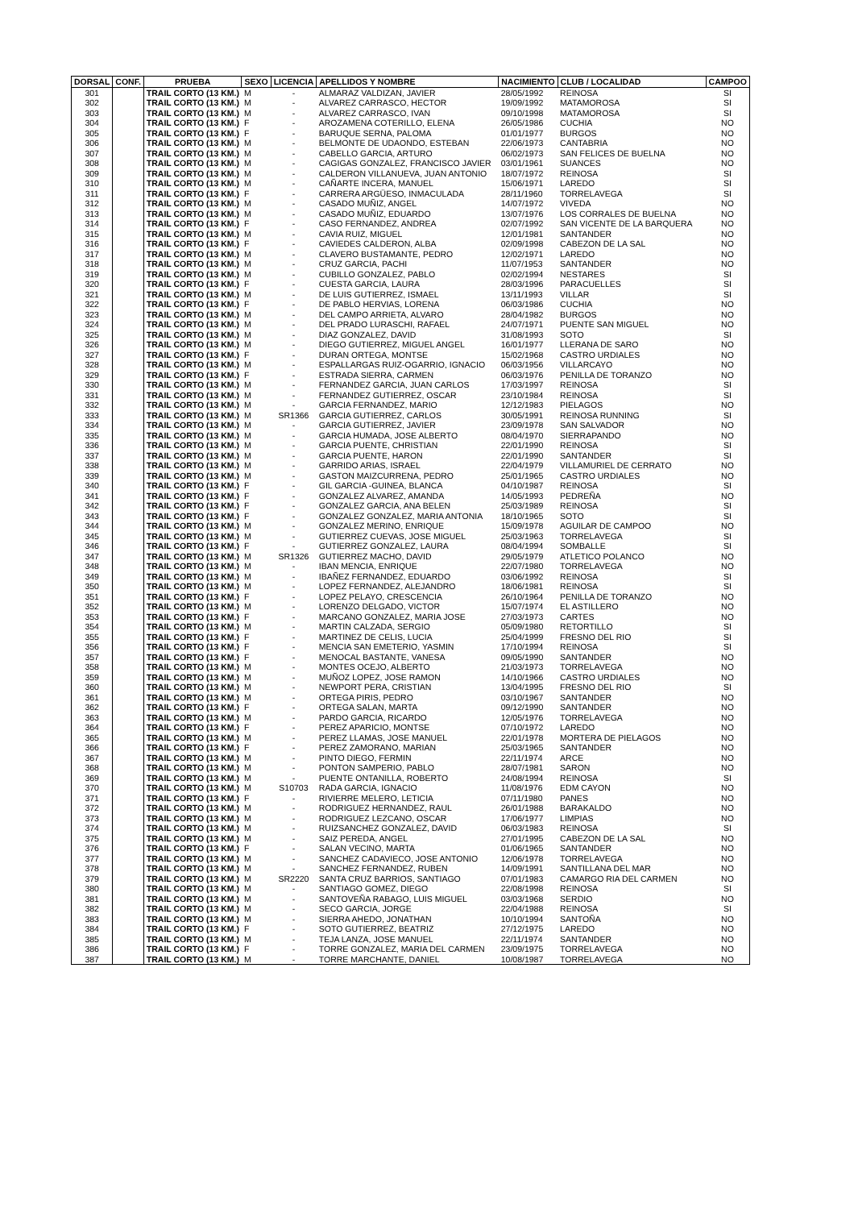| DORSAL | CONF. | PRUEBA | SEXO | LICENCIA | APELLIDOS Y NOMBRE | NACIMIENTO | CLUB / LOCALIDAD | CAMPOO |
| --- | --- | --- | --- | --- | --- | --- | --- | --- |
| 301 | | TRAIL CORTO (13 KM.) | M | - | ALMARAZ VALDIZAN, JAVIER | 28/05/1992 | REINOSA | SI |
| 302 | | TRAIL CORTO (13 KM.) | M | - | ALVAREZ CARRASCO, HECTOR | 19/09/1992 | MATAMOROSA | SI |
| 303 | | TRAIL CORTO (13 KM.) | M | - | ALVAREZ CARRASCO, IVAN | 09/10/1998 | MATAMOROSA | SI |
| 304 | | TRAIL CORTO (13 KM.) | F | - | AROZAMENA COTERILLO, ELENA | 26/05/1986 | CUCHIA | NO |
| 305 | | TRAIL CORTO (13 KM.) | F | - | BARUQUE SERNA, PALOMA | 01/01/1977 | BURGOS | NO |
| 306 | | TRAIL CORTO (13 KM.) | M | - | BELMONTE DE UDAONDO, ESTEBAN | 22/06/1973 | CANTABRIA | NO |
| 307 | | TRAIL CORTO (13 KM.) | M | - | CABELLO GARCIA, ARTURO | 06/02/1973 | SAN FELICES DE BUELNA | NO |
| 308 | | TRAIL CORTO (13 KM.) | M | - | CAGIGAS GONZALEZ, FRANCISCO JAVIER | 03/01/1961 | SUANCES | NO |
| 309 | | TRAIL CORTO (13 KM.) | M | - | CALDERON VILLANUEVA, JUAN ANTONIO | 18/07/1972 | REINOSA | SI |
| 310 | | TRAIL CORTO (13 KM.) | M | - | CAÑARTE INCERA, MANUEL | 15/06/1971 | LAREDO | SI |
| 311 | | TRAIL CORTO (13 KM.) | F | - | CARRERA ARGÜESO, INMACULADA | 28/11/1960 | TORRELAVEGA | SI |
| 312 | | TRAIL CORTO (13 KM.) | M | - | CASADO MUÑIZ, ANGEL | 14/07/1972 | VIVEDA | NO |
| 313 | | TRAIL CORTO (13 KM.) | M | - | CASADO MUÑIZ, EDUARDO | 13/07/1976 | LOS CORRALES DE BUELNA | NO |
| 314 | | TRAIL CORTO (13 KM.) | F | - | CASO FERNANDEZ, ANDREA | 02/07/1992 | SAN VICENTE DE LA BARQUERA | NO |
| 315 | | TRAIL CORTO (13 KM.) | M | - | CAVIA RUIZ, MIGUEL | 12/01/1981 | SANTANDER | NO |
| 316 | | TRAIL CORTO (13 KM.) | F | - | CAVIEDES CALDERON, ALBA | 02/09/1998 | CABEZON DE LA SAL | NO |
| 317 | | TRAIL CORTO (13 KM.) | M | - | CLAVERO BUSTAMANTE, PEDRO | 12/02/1971 | LAREDO | NO |
| 318 | | TRAIL CORTO (13 KM.) | M | - | CRUZ GARCIA, PACHI | 11/07/1953 | SANTANDER | NO |
| 319 | | TRAIL CORTO (13 KM.) | M | - | CUBILLO GONZALEZ, PABLO | 02/02/1994 | NESTARES | SI |
| 320 | | TRAIL CORTO (13 KM.) | F | - | CUESTA GARCIA, LAURA | 28/03/1996 | PARACUELLES | SI |
| 321 | | TRAIL CORTO (13 KM.) | M | - | DE LUIS GUTIERREZ, ISMAEL | 13/11/1993 | VILLAR | SI |
| 322 | | TRAIL CORTO (13 KM.) | F | - | DE PABLO HERVIAS, LORENA | 06/03/1986 | CUCHIA | NO |
| 323 | | TRAIL CORTO (13 KM.) | M | - | DEL CAMPO ARRIETA, ALVARO | 28/04/1982 | BURGOS | NO |
| 324 | | TRAIL CORTO (13 KM.) | M | - | DEL PRADO LURASCHI, RAFAEL | 24/07/1971 | PUENTE SAN MIGUEL | NO |
| 325 | | TRAIL CORTO (13 KM.) | M | - | DIAZ GONZALEZ, DAVID | 31/08/1993 | SOTO | SI |
| 326 | | TRAIL CORTO (13 KM.) | M | - | DIEGO GUTIERREZ, MIGUEL ANGEL | 16/01/1977 | LLERANA DE SARO | NO |
| 327 | | TRAIL CORTO (13 KM.) | F | - | DURAN ORTEGA, MONTSE | 15/02/1968 | CASTRO URDIALES | NO |
| 328 | | TRAIL CORTO (13 KM.) | M | - | ESPALLARGAS RUIZ-OGARRIO, IGNACIO | 06/03/1956 | VILLARCAYO | NO |
| 329 | | TRAIL CORTO (13 KM.) | F | - | ESTRADA SIERRA, CARMEN | 06/03/1976 | PENILLA DE TORANZO | NO |
| 330 | | TRAIL CORTO (13 KM.) | M | - | FERNANDEZ GARCIA, JUAN CARLOS | 17/03/1997 | REINOSA | SI |
| 331 | | TRAIL CORTO (13 KM.) | M | - | FERNANDEZ GUTIERREZ, OSCAR | 23/10/1984 | REINOSA | SI |
| 332 | | TRAIL CORTO (13 KM.) | M | - | GARCIA FERNANDEZ, MARIO | 12/12/1983 | PIELAGOS | NO |
| 333 | | TRAIL CORTO (13 KM.) | M | SR1366 | GARCIA GUTIERREZ, CARLOS | 30/05/1991 | REINOSA RUNNING | SI |
| 334 | | TRAIL CORTO (13 KM.) | M | - | GARCIA GUTIERREZ, JAVIER | 23/09/1978 | SAN SALVADOR | NO |
| 335 | | TRAIL CORTO (13 KM.) | M | - | GARCIA HUMADA, JOSE ALBERTO | 08/04/1970 | SIERRAPANDO | NO |
| 336 | | TRAIL CORTO (13 KM.) | M | - | GARCIA PUENTE, CHRISTIAN | 22/01/1990 | REINOSA | SI |
| 337 | | TRAIL CORTO (13 KM.) | M | - | GARCIA PUENTE, HARON | 22/01/1990 | SANTANDER | SI |
| 338 | | TRAIL CORTO (13 KM.) | M | - | GARRIDO ARIAS, ISRAEL | 22/04/1979 | VILLAMURIEL DE CERRATO | NO |
| 339 | | TRAIL CORTO (13 KM.) | M | - | GASTON MAIZCURRENA, PEDRO | 25/01/1965 | CASTRO URDIALES | NO |
| 340 | | TRAIL CORTO (13 KM.) | F | - | GIL GARCIA -GUINEA, BLANCA | 04/10/1987 | REINOSA | SI |
| 341 | | TRAIL CORTO (13 KM.) | F | - | GONZALEZ ALVAREZ, AMANDA | 14/05/1993 | PEDREÑA | NO |
| 342 | | TRAIL CORTO (13 KM.) | F | - | GONZALEZ GARCIA, ANA BELEN | 25/03/1989 | REINOSA | SI |
| 343 | | TRAIL CORTO (13 KM.) | F | - | GONZALEZ GONZALEZ, MARIA ANTONIA | 18/10/1965 | SOTO | SI |
| 344 | | TRAIL CORTO (13 KM.) | M | - | GONZALEZ MERINO, ENRIQUE | 15/09/1978 | AGUILAR DE CAMPOO | NO |
| 345 | | TRAIL CORTO (13 KM.) | M | - | GUTIERREZ CUEVAS, JOSE MIGUEL | 25/03/1963 | TORRELAVEGA | SI |
| 346 | | TRAIL CORTO (13 KM.) | F | - | GUTIERREZ GONZALEZ, LAURA | 08/04/1994 | SOMBALLE | SI |
| 347 | | TRAIL CORTO (13 KM.) | M | SR1326 | GUTIERREZ MACHO, DAVID | 29/05/1979 | ATLETICO POLANCO | NO |
| 348 | | TRAIL CORTO (13 KM.) | M | - | IBAN MENCIA, ENRIQUE | 22/07/1980 | TORRELAVEGA | NO |
| 349 | | TRAIL CORTO (13 KM.) | M | - | IBAÑEZ FERNANDEZ, EDUARDO | 03/06/1992 | REINOSA | SI |
| 350 | | TRAIL CORTO (13 KM.) | M | - | LOPEZ FERNANDEZ, ALEJANDRO | 18/06/1981 | REINOSA | SI |
| 351 | | TRAIL CORTO (13 KM.) | F | - | LOPEZ PELAYO, CRESCENCIA | 26/10/1964 | PENILLA DE TORANZO | NO |
| 352 | | TRAIL CORTO (13 KM.) | M | - | LORENZO DELGADO, VICTOR | 15/07/1974 | EL ASTILLERO | NO |
| 353 | | TRAIL CORTO (13 KM.) | F | - | MARCANO GONZALEZ, MARIA JOSE | 27/03/1973 | CARTES | NO |
| 354 | | TRAIL CORTO (13 KM.) | M | - | MARTIN CALZADA, SERGIO | 05/09/1980 | RETORTILLO | SI |
| 355 | | TRAIL CORTO (13 KM.) | F | - | MARTINEZ DE CELIS, LUCIA | 25/04/1999 | FRESNO DEL RIO | SI |
| 356 | | TRAIL CORTO (13 KM.) | F | - | MENCIA SAN EMETERIO, YASMIN | 17/10/1994 | REINOSA | SI |
| 357 | | TRAIL CORTO (13 KM.) | F | - | MENOCAL BASTANTE, VANESA | 09/05/1990 | SANTANDER | NO |
| 358 | | TRAIL CORTO (13 KM.) | M | - | MONTES OCEJO, ALBERTO | 21/03/1973 | TORRELAVEGA | NO |
| 359 | | TRAIL CORTO (13 KM.) | M | - | MUÑOZ LOPEZ, JOSE RAMON | 14/10/1966 | CASTRO URDIALES | NO |
| 360 | | TRAIL CORTO (13 KM.) | M | - | NEWPORT PERA, CRISTIAN | 13/04/1995 | FRESNO DEL RIO | SI |
| 361 | | TRAIL CORTO (13 KM.) | M | - | ORTEGA PIRIS, PEDRO | 03/10/1967 | SANTANDER | NO |
| 362 | | TRAIL CORTO (13 KM.) | F | - | ORTEGA SALAN, MARTA | 09/12/1990 | SANTANDER | NO |
| 363 | | TRAIL CORTO (13 KM.) | M | - | PARDO GARCIA, RICARDO | 12/05/1976 | TORRELAVEGA | NO |
| 364 | | TRAIL CORTO (13 KM.) | F | - | PEREZ APARICIO, MONTSE | 07/10/1972 | LAREDO | NO |
| 365 | | TRAIL CORTO (13 KM.) | M | - | PEREZ LLAMAS, JOSE MANUEL | 22/01/1978 | MORTERA DE PIELAGOS | NO |
| 366 | | TRAIL CORTO (13 KM.) | F | - | PEREZ ZAMORANO, MARIAN | 25/03/1965 | SANTANDER | NO |
| 367 | | TRAIL CORTO (13 KM.) | M | - | PINTO DIEGO, FERMIN | 22/11/1974 | ARCE | NO |
| 368 | | TRAIL CORTO (13 KM.) | M | - | PONTON SAMPERIO, PABLO | 28/07/1981 | SARON | NO |
| 369 | | TRAIL CORTO (13 KM.) | M | - | PUENTE ONTANILLA, ROBERTO | 24/08/1994 | REINOSA | SI |
| 370 | | TRAIL CORTO (13 KM.) | M | S10703 | RADA GARCIA, IGNACIO | 11/08/1976 | EDM CAYON | NO |
| 371 | | TRAIL CORTO (13 KM.) | F | - | RIVIERRE MELERO, LETICIA | 07/11/1980 | PANES | NO |
| 372 | | TRAIL CORTO (13 KM.) | M | - | RODRIGUEZ HERNANDEZ, RAUL | 26/01/1988 | BARAKALDO | NO |
| 373 | | TRAIL CORTO (13 KM.) | M | - | RODRIGUEZ LEZCANO, OSCAR | 17/06/1977 | LIMPIAS | NO |
| 374 | | TRAIL CORTO (13 KM.) | M | - | RUIZSANCHEZ GONZALEZ, DAVID | 06/03/1983 | REINOSA | SI |
| 375 | | TRAIL CORTO (13 KM.) | M | - | SAIZ PEREDA, ANGEL | 27/01/1995 | CABEZON DE LA SAL | NO |
| 376 | | TRAIL CORTO (13 KM.) | F | - | SALAN VECINO, MARTA | 01/06/1965 | SANTANDER | NO |
| 377 | | TRAIL CORTO (13 KM.) | M | - | SANCHEZ CADAVIECO, JOSE ANTONIO | 12/06/1978 | TORRELAVEGA | NO |
| 378 | | TRAIL CORTO (13 KM.) | M | - | SANCHEZ FERNANDEZ, RUBEN | 14/09/1991 | SANTILLANA DEL MAR | NO |
| 379 | | TRAIL CORTO (13 KM.) | M | SR2220 | SANTA CRUZ BARRIOS, SANTIAGO | 07/01/1983 | CAMARGO RIA DEL CARMEN | NO |
| 380 | | TRAIL CORTO (13 KM.) | M | - | SANTIAGO GOMEZ, DIEGO | 22/08/1998 | REINOSA | SI |
| 381 | | TRAIL CORTO (13 KM.) | M | - | SANTOVEÑA RABAGO, LUIS MIGUEL | 03/03/1968 | SERDIO | NO |
| 382 | | TRAIL CORTO (13 KM.) | M | - | SECO GARCIA, JORGE | 22/04/1988 | REINOSA | SI |
| 383 | | TRAIL CORTO (13 KM.) | M | - | SIERRA AHEDO, JONATHAN | 10/10/1994 | SANTOÑA | NO |
| 384 | | TRAIL CORTO (13 KM.) | F | - | SOTO GUTIERREZ, BEATRIZ | 27/12/1975 | LAREDO | NO |
| 385 | | TRAIL CORTO (13 KM.) | M | - | TEJA LANZA, JOSE MANUEL | 22/11/1974 | SANTANDER | NO |
| 386 | | TRAIL CORTO (13 KM.) | F | - | TORRE GONZALEZ, MARIA DEL CARMEN | 23/09/1975 | TORRELAVEGA | NO |
| 387 | | TRAIL CORTO (13 KM.) | M | - | TORRE MARCHANTE, DANIEL | 10/08/1987 | TORRELAVEGA | NO |